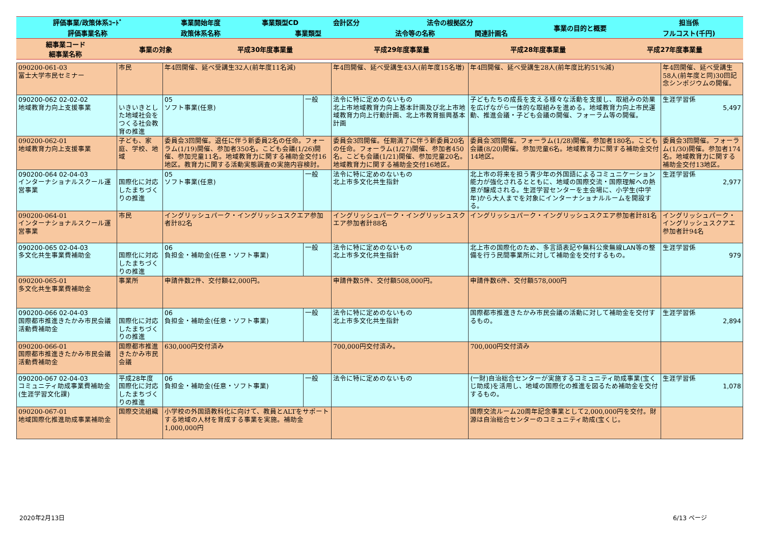| 評価事業/政策体系ｺｰﾄﾞ | 事業開始年度 | 事業類型CD | 会計区分 | 法令の根拠区分 | | 事業の目的と概要 | 担当係 |
| 評価事業名称 | 政策体系名称 | 事業類型 | | 法令等の名称 | 関連計画名 | | フルコスト(千円) |
| 細事業コード 細事業名称 | 事業の対象 | 平成30年度事業量 | 平成29年度事業量 | 平成28年度事業量 | 平成27年度事業量 |
| 090200-061-03 富士大学市民セミナー | 市民 | 年4回開催、延べ受講生32人(前年度11名減) | | | 年4回開催、延べ受講生43人(前年度15名増) | 年4回開催、延べ受講生28人(前年度比約51%減) | 年4回開催、延べ受講生58人(前年度と同)30回記念シンポジウムの開催。 | |
| 090200-062 02-02-02 地域教育力向上支援事業 | いきいきとした地域社会をつくる社会教育の推進 | | 05 ソフト事業(任意) | 一般 | 法令に特に定めのないもの 北上市地域教育力向上基本計画及び北上市地域教育力向上行動計画、北上市教育振興基本計画 | 子どもたちの成長を支える様々な活動を支援し、取組みの効果を広げながら一体的な取組みを進める。地域教育力向上市民運動、推進会議・子ども会議の開催、フォーラム等の開催。 | | 生涯学習係 5,497 |
| 090200-062-01 地域教育力向上支援事業 | 子ども、家庭、学校、地域 | 委員会3回開催。退任に伴う新委員2名の任命。フォーラム(1/19)開催、参加者350名。こども会議(1/26)開催、参加児童11名。地域教育力に関する補助金交付16地区。教育力に関する活動実態調査の実施内容検討。 | | | 委員会3回開催。任期満了に伴う新委員20名の任命。フォーラム(1/27)開催、参加者450名。こども会議(1/21)開催、参加児童20名。地域教育力に関する補助金交付16地区。 | 委員会3回開催。フォーラム(1/28)開催。参加者180名。こども会議(8/20)開催。参加児童6名。地域教育力に関する補助金交付14地区。 | 委員会3回開催。フォーラム(1/30)開催。参加者174名。地域教育力に関する補助金交付13地区。 | |
| 090200-064 02-04-03 インターナショナルスクール運営事業 | 国際化に対応したまちづくりの推進 | | 05 ソフト事業(任意) | 一般 | 法令に特に定めのないもの 北上市多文化共生指針 | 北上市の将来を担う青少年の外国語によるコミュニケーション能力が強化されるとともに、地域の国際交流・国際理解への熱意が醸成される。生涯学習センターを主会場に、小学生(中学年)から大人までを対象にインターナショナルルームを開設する。 | | 生涯学習係 2,977 |
| 090200-064-01 インターナショナルスクール運営事業 | 市民 | イングリッシュパーク・イングリッシュスクエア参加者計82名 | | | イングリッシュパーク・イングリッシュスクエア参加者計88名 | イングリッシュパーク・イングリッシュスクエア参加者計81名 | イングリッシュパーク・イングリッシュスクアエ参加者計94名 | |
| 090200-065 02-04-03 多文化共生事業費補助金 | 国際化に対応したまちづくりの推進 | | 06 負担金・補助金(任意・ソフト事業) | 一般 | 法令に特に定めのないもの 北上市多文化共生指針 | 北上市の国際化のため、多言語表記や無料公衆無線LAN等の整備を行う民間事業所に対して補助金を交付するもの。 | | 生涯学習係 979 |
| 090200-065-01 多文化共生事業費補助金 | 事業所 | 申請件数2件、交付額42,000円。 | | | 申請件数5件、交付額508,000円。 | 申請件数6件、交付額578,000円 | | |
| 090200-066 02-04-03 国際都市推進きたかみ市民会議活動費補助金 | 国際化に対応したまちづくりの推進 | | 06 負担金・補助金(任意・ソフト事業) | 一般 | 法令に特に定めのないもの 北上市多文化共生指針 | 国際都市推進きたかみ市民会議の活動に対して補助金を交付するもの。 | | 生涯学習係 2,894 |
| 090200-066-01 国際都市推進きたかみ市民会議活動費補助金 | 国際都市推進きたかみ市民会議 | 630,000円交付済み | | | 700,000円交付済み。 | 700,000円交付済み | | |
| 090200-067 02-04-03 コミュニティ助成事業費補助金(生涯学習文化課) | 平成28年度 国際化に対応したまちづくりの推進 | | 06 負担金・補助金(任意・ソフト事業) | 一般 | 法令に特に定めのないもの | (一財)自治総合センターが実施するコミュニティ助成事業(宝くじ助成)を活用し、地域の国際化の推進を図るため補助金を交付するもの。 | | 生涯学習係 1,078 |
| 090200-067-01 地域国際化推進助成事業補助金 | 国際交流組織 | 小学校の外国語教科化に向けて、教員とALTをサポートする地域の人材を育成する事業を実施。補助金1,000,000円 | | | | 国際交流ルーム20周年記念事業として2,000,000円を交付。財源は自治総合センターのコミュニティ助成(宝くじ。 | | |
2020年2月13日 6/13 ページ